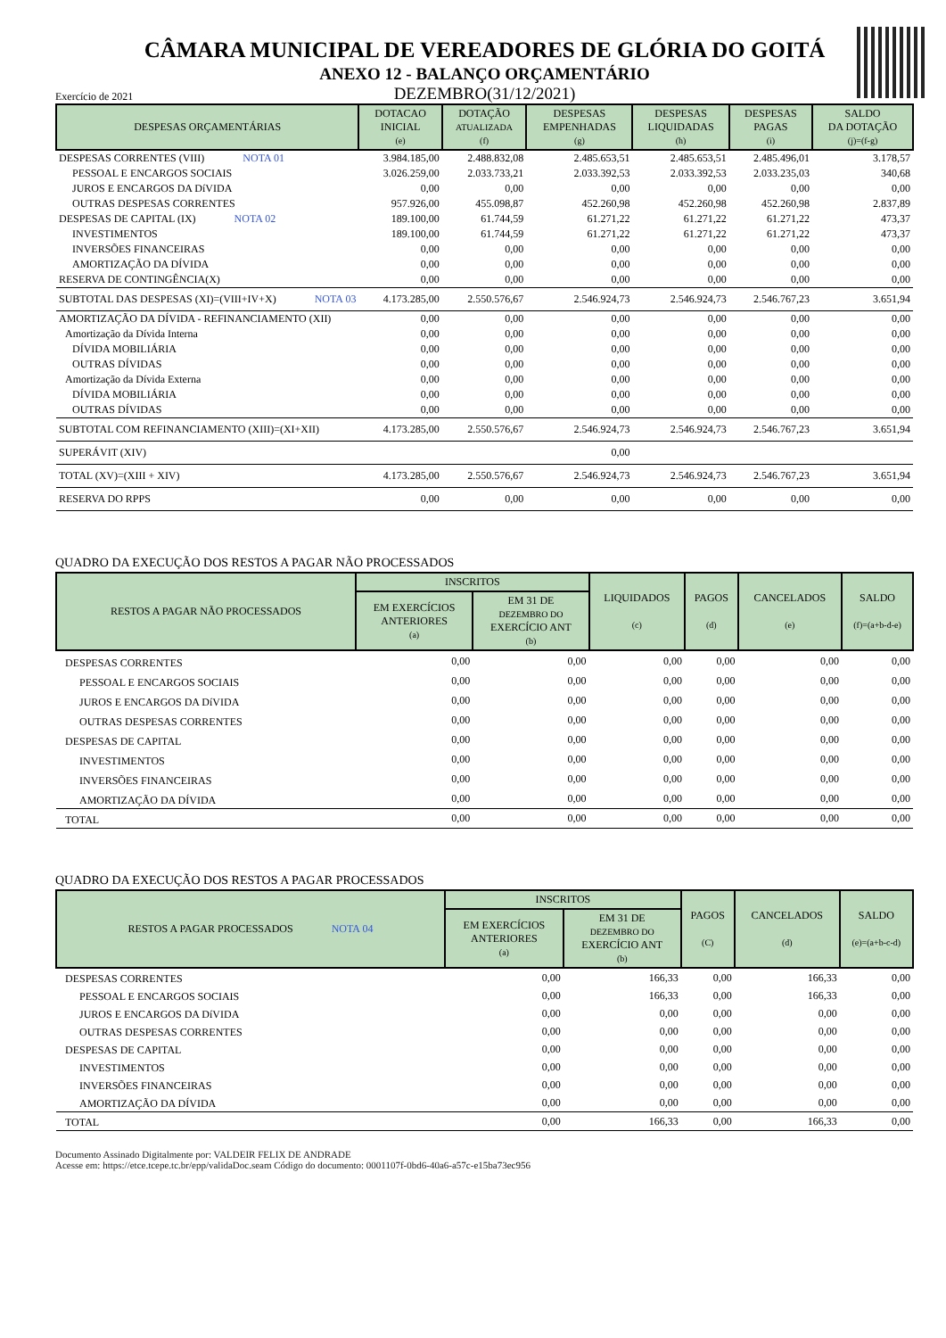CÂMARA MUNICIPAL DE VEREADORES DE GLÓRIA DO GOITÁ
ANEXO 12 - BALANÇO ORÇAMENTÁRIO
Exercício de 2021
DEZEMBRO(31/12/2021)
| DESPESAS ORÇAMENTÁRIAS | DOTACAO INICIAL (e) | DOTAÇÃO ATUALIZADA (f) | DESPESAS EMPENHADAS (g) | DESPESAS LIQUIDADAS (h) | DESPESAS PAGAS (i) | SALDO DA DOTAÇÃO (j)=(f-g) |
| --- | --- | --- | --- | --- | --- | --- |
| DESPESAS CORRENTES (VIII) NOTA 01 | 3.984.185,00 | 2.488.832,08 | 2.485.653,51 | 2.485.653,51 | 2.485.496,01 | 3.178,57 |
| PESSOAL E ENCARGOS SOCIAIS | 3.026.259,00 | 2.033.733,21 | 2.033.392,53 | 2.033.392,53 | 2.033.235,03 | 340,68 |
| JUROS E ENCARGOS DA DíVIDA | 0,00 | 0,00 | 0,00 | 0,00 | 0,00 | 0,00 |
| OUTRAS DESPESAS CORRENTES | 957.926,00 | 455.098,87 | 452.260,98 | 452.260,98 | 452.260,98 | 2.837,89 |
| DESPESAS DE CAPITAL (IX) NOTA 02 | 189.100,00 | 61.744,59 | 61.271,22 | 61.271,22 | 61.271,22 | 473,37 |
| INVESTIMENTOS | 189.100,00 | 61.744,59 | 61.271,22 | 61.271,22 | 61.271,22 | 473,37 |
| INVERSÕES FINANCEIRAS | 0,00 | 0,00 | 0,00 | 0,00 | 0,00 | 0,00 |
| AMORTIZAÇÃO DA DÍVIDA | 0,00 | 0,00 | 0,00 | 0,00 | 0,00 | 0,00 |
| RESERVA DE CONTINGÊNCIA(X) | 0,00 | 0,00 | 0,00 | 0,00 | 0,00 | 0,00 |
| SUBTOTAL DAS DESPESAS (XI)=(VIII+IV+X) NOTA 03 | 4.173.285,00 | 2.550.576,67 | 2.546.924,73 | 2.546.924,73 | 2.546.767,23 | 3.651,94 |
| AMORTIZAÇÃO DA DÍVIDA - REFINANCIAMENTO (XII) | 0,00 | 0,00 | 0,00 | 0,00 | 0,00 | 0,00 |
| Amortização da Dívida Interna | 0,00 | 0,00 | 0,00 | 0,00 | 0,00 | 0,00 |
| DÍVIDA MOBILIÁRIA | 0,00 | 0,00 | 0,00 | 0,00 | 0,00 | 0,00 |
| OUTRAS DÍVIDAS | 0,00 | 0,00 | 0,00 | 0,00 | 0,00 | 0,00 |
| Amortização da Dívida Externa | 0,00 | 0,00 | 0,00 | 0,00 | 0,00 | 0,00 |
| DÍVIDA MOBILIÁRIA | 0,00 | 0,00 | 0,00 | 0,00 | 0,00 | 0,00 |
| OUTRAS DÍVIDAS | 0,00 | 0,00 | 0,00 | 0,00 | 0,00 | 0,00 |
| SUBTOTAL COM REFINANCIAMENTO (XIII)=(XI+XII) | 4.173.285,00 | 2.550.576,67 | 2.546.924,73 | 2.546.924,73 | 2.546.767,23 | 3.651,94 |
| SUPERÁVIT (XIV) | | | 0,00 | | | |
| TOTAL (XV)=(XIII + XIV) | 4.173.285,00 | 2.550.576,67 | 2.546.924,73 | 2.546.924,73 | 2.546.767,23 | 3.651,94 |
| RESERVA DO RPPS | 0,00 | 0,00 | 0,00 | 0,00 | 0,00 | 0,00 |
QUADRO DA EXECUÇÃO DOS RESTOS A PAGAR NÃO PROCESSADOS
| RESTOS A PAGAR NÃO PROCESSADOS | INSCRITOS | | LIQUIDADOS (c) | PAGOS (d) | CANCELADOS (e) | SALDO (f)=(a+b-d-e) |
| --- | --- | --- | --- | --- | --- | --- |
| | EM EXERCÍCIOS ANTERIORES (a) | EM 31 DE DEZEMBRO DO EXERCÍCIO ANT (b) | | | | |
| DESPESAS CORRENTES | 0,00 | 0,00 | 0,00 | 0,00 | 0,00 | 0,00 |
| PESSOAL E ENCARGOS SOCIAIS | 0,00 | 0,00 | 0,00 | 0,00 | 0,00 | 0,00 |
| JUROS E ENCARGOS DA DíVIDA | 0,00 | 0,00 | 0,00 | 0,00 | 0,00 | 0,00 |
| OUTRAS DESPESAS CORRENTES | 0,00 | 0,00 | 0,00 | 0,00 | 0,00 | 0,00 |
| DESPESAS DE CAPITAL | 0,00 | 0,00 | 0,00 | 0,00 | 0,00 | 0,00 |
| INVESTIMENTOS | 0,00 | 0,00 | 0,00 | 0,00 | 0,00 | 0,00 |
| INVERSÕES FINANCEIRAS | 0,00 | 0,00 | 0,00 | 0,00 | 0,00 | 0,00 |
| AMORTIZAÇÃO DA DÍVIDA | 0,00 | 0,00 | 0,00 | 0,00 | 0,00 | 0,00 |
| TOTAL | 0,00 | 0,00 | 0,00 | 0,00 | 0,00 | 0,00 |
QUADRO DA EXECUÇÃO DOS RESTOS A PAGAR PROCESSADOS
| RESTOS A PAGAR PROCESSADOS NOTA 04 | INSCRITOS | | PAGOS (C) | CANCELADOS (d) | SALDO (e)=(a+b-c-d) |
| --- | --- | --- | --- | --- | --- |
| | EM EXERCÍCIOS ANTERIORES (a) | EM 31 DE DEZEMBRO DO EXERCÍCIO ANT (b) | | | |
| DESPESAS CORRENTES | 0,00 | 166,33 | 0,00 | 166,33 | 0,00 |
| PESSOAL E ENCARGOS SOCIAIS | 0,00 | 166,33 | 0,00 | 166,33 | 0,00 |
| JUROS E ENCARGOS DA DíVIDA | 0,00 | 0,00 | 0,00 | 0,00 | 0,00 |
| OUTRAS DESPESAS CORRENTES | 0,00 | 0,00 | 0,00 | 0,00 | 0,00 |
| DESPESAS DE CAPITAL | 0,00 | 0,00 | 0,00 | 0,00 | 0,00 |
| INVESTIMENTOS | 0,00 | 0,00 | 0,00 | 0,00 | 0,00 |
| INVERSÕES FINANCEIRAS | 0,00 | 0,00 | 0,00 | 0,00 | 0,00 |
| AMORTIZAÇÃO DA DÍVIDA | 0,00 | 0,00 | 0,00 | 0,00 | 0,00 |
| TOTAL | 0,00 | 166,33 | 0,00 | 166,33 | 0,00 |
Documento Assinado Digitalmente por: VALDEIR FELIX DE ANDRADE
Acesse em: https://etce.tcepe.tc.br/epp/validaDoc.seam Código do documento: 0001107f-0bd6-40a6-a57c-e15ba73ec956